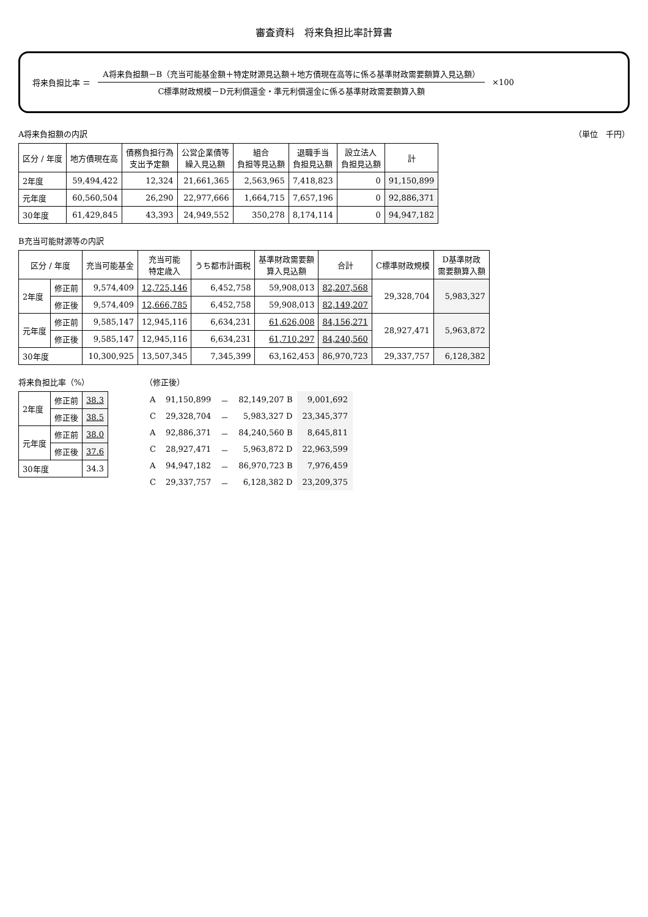審査資料　将来負担比率計算書
将来負担比率 ＝
A将来負担額－B（充当可能基金額＋特定財源見込額＋地方債現在高等に係る基準財政需要額算入見込額）
C標準財政規模－D元利償還金・準元利償還金に係る基準財政需要額算入額
×100
A将来負担額の内訳 （単位　千円）
| 区分 / 年度 | 地方債現在高 | 債務負担行為 支出予定額 | 公営企業債等 繰入見込額 | 組合 負担等見込額 | 退職手当 負担見込額 | 設立法人 負担見込額 | 計 |
| --- | --- | --- | --- | --- | --- | --- | --- |
| 2年度 | 59,494,422 | 12,324 | 21,661,365 | 2,563,965 | 7,418,823 | 0 | 91,150,899 |
| 元年度 | 60,560,504 | 26,290 | 22,977,666 | 1,664,715 | 7,657,196 | 0 | 92,886,371 |
| 30年度 | 61,429,845 | 43,393 | 24,949,552 | 350,278 | 8,174,114 | 0 | 94,947,182 |
B充当可能財源等の内訳
| 区分 / 年度 | | 充当可能基金 | 充当可能 特定歳入 | うち都市計画税 | 基準財政需要額 算入見込額 | 合計 | C標準財政規模 | D基準財政 需要額算入額 |
| --- | --- | --- | --- | --- | --- | --- | --- | --- |
| 2年度 | 修正前 | 9,574,409 | 12,725,146 | 6,452,758 | 59,908,013 | 82,207,568 | 29,328,704 | 5,983,327 |
| | 修正後 | 9,574,409 | 12,666,785 | 6,452,758 | 59,908,013 | 82,149,207 | | |
| 元年度 | 修正前 | 9,585,147 | 12,945,116 | 6,634,231 | 61,626,008 | 84,156,271 | 28,927,471 | 5,963,872 |
| | 修正後 | 9,585,147 | 12,945,116 | 6,634,231 | 61,710,297 | 84,240,560 | | |
| 30年度 | | 10,300,925 | 13,507,345 | 7,345,399 | 63,162,453 | 86,970,723 | 29,337,757 | 6,128,382 |
将来負担比率（%）
| 2年度 | 修正前 | 38.3 |
| | 修正後 | 38.5 |
| 元年度 | 修正前 | 38.0 |
| | 修正後 | 37.6 |
| 30年度 | | 34.3 |
（修正後）
| A | 91,150,899 | － | 82,149,207 B | 9,001,692 |
| C | 29,328,704 | － | 5,983,327 D | 23,345,377 |
| A | 92,886,371 | － | 84,240,560 B | 8,645,811 |
| C | 28,927,471 | － | 5,963,872 D | 22,963,599 |
| A | 94,947,182 | － | 86,970,723 B | 7,976,459 |
| C | 29,337,757 | － | 6,128,382 D | 23,209,375 |